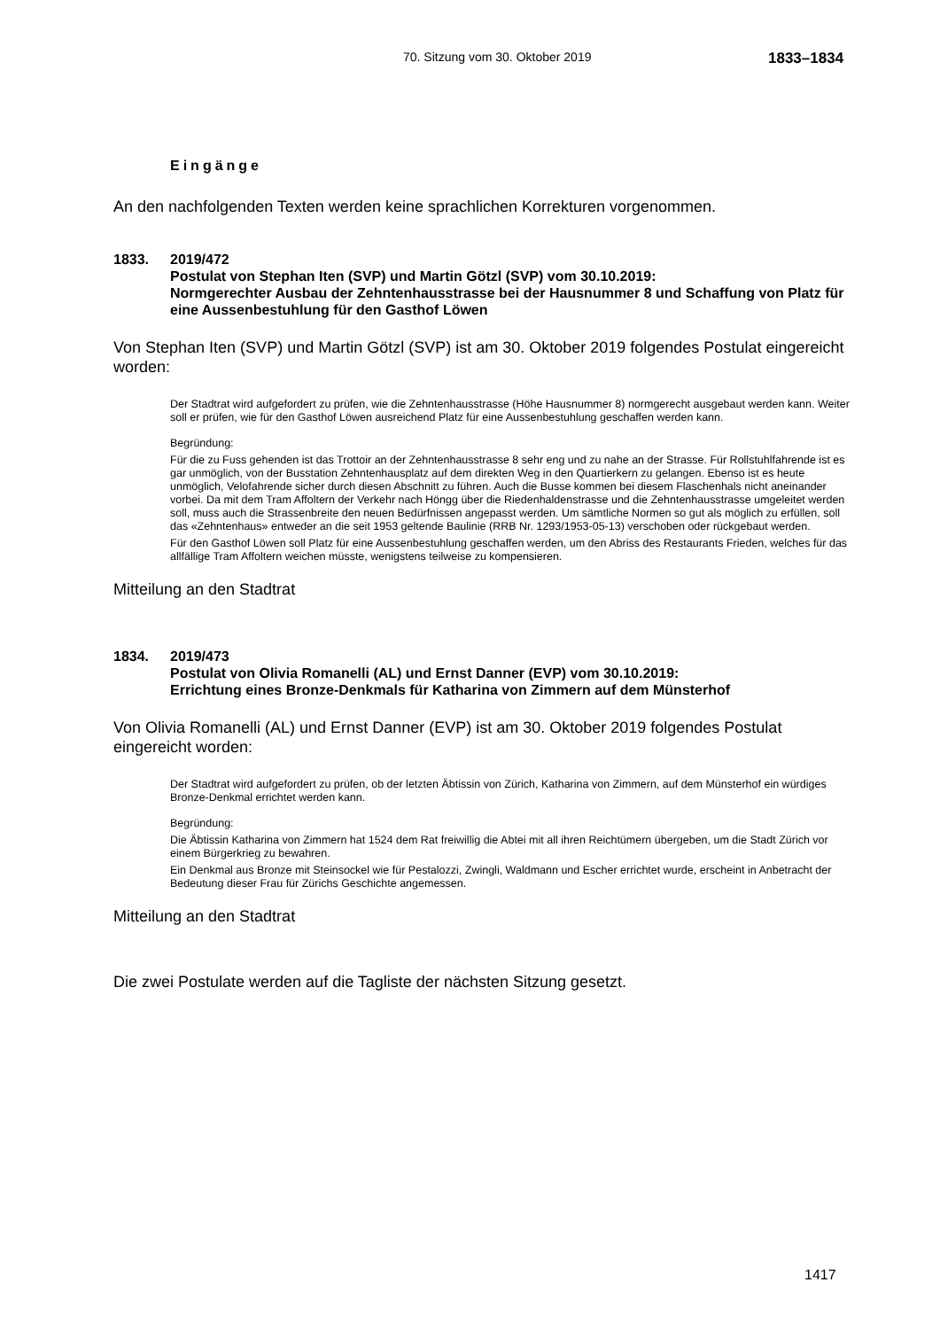70. Sitzung vom 30. Oktober 2019 1833–1834
Eingänge
An den nachfolgenden Texten werden keine sprachlichen Korrekturen vorgenommen.
1833. 2019/472
Postulat von Stephan Iten (SVP) und Martin Götzl (SVP) vom 30.10.2019:
Normgerechter Ausbau der Zehntenhausstrasse bei der Hausnummer 8 und Schaffung von Platz für eine Aussenbestuhlung für den Gasthof Löwen
Von Stephan Iten (SVP) und Martin Götzl (SVP) ist am 30. Oktober 2019 folgendes Postulat eingereicht worden:
Der Stadtrat wird aufgefordert zu prüfen, wie die Zehntenhausstrasse (Höhe Hausnummer 8) normgerecht ausgebaut werden kann. Weiter soll er prüfen, wie für den Gasthof Löwen ausreichend Platz für eine Aussenbestuhlung geschaffen werden kann.
Begründung:
Für die zu Fuss gehenden ist das Trottoir an der Zehntenhausstrasse 8 sehr eng und zu nahe an der Strasse. Für Rollstuhlfahrende ist es gar unmöglich, von der Busstation Zehntenhausplatz auf dem direkten Weg in den Quartierkern zu gelangen. Ebenso ist es heute unmöglich, Velofahrende sicher durch diesen Abschnitt zu führen. Auch die Busse kommen bei diesem Flaschenhals nicht aneinander vorbei. Da mit dem Tram Affoltern der Verkehr nach Höngg über die Riedenhaldenstrasse und die Zehntenhausstrasse umgeleitet werden soll, muss auch die Strassenbreite den neuen Bedürfnissen angepasst werden. Um sämtliche Normen so gut als möglich zu erfüllen, soll das «Zehntenhaus» entweder an die seit 1953 geltende Baulinie (RRB Nr. 1293/1953-05-13) verschoben oder rückgebaut werden.
Für den Gasthof Löwen soll Platz für eine Aussenbestuhlung geschaffen werden, um den Abriss des Restaurants Frieden, welches für das allfällige Tram Affoltern weichen müsste, wenigstens teilweise zu kompensieren.
Mitteilung an den Stadtrat
1834. 2019/473
Postulat von Olivia Romanelli (AL) und Ernst Danner (EVP) vom 30.10.2019:
Errichtung eines Bronze-Denkmals für Katharina von Zimmern auf dem Münsterhof
Von Olivia Romanelli (AL) und Ernst Danner (EVP) ist am 30. Oktober 2019 folgendes Postulat eingereicht worden:
Der Stadtrat wird aufgefordert zu prüfen, ob der letzten Äbtissin von Zürich, Katharina von Zimmern, auf dem Münsterhof ein würdiges Bronze-Denkmal errichtet werden kann.
Begründung:
Die Äbtissin Katharina von Zimmern hat 1524 dem Rat freiwillig die Abtei mit all ihren Reichtümern übergeben, um die Stadt Zürich vor einem Bürgerkrieg zu bewahren.
Ein Denkmal aus Bronze mit Steinsockel wie für Pestalozzi, Zwingli, Waldmann und Escher errichtet wurde, erscheint in Anbetracht der Bedeutung dieser Frau für Zürichs Geschichte angemessen.
Mitteilung an den Stadtrat
Die zwei Postulate werden auf die Tagliste der nächsten Sitzung gesetzt.
1417